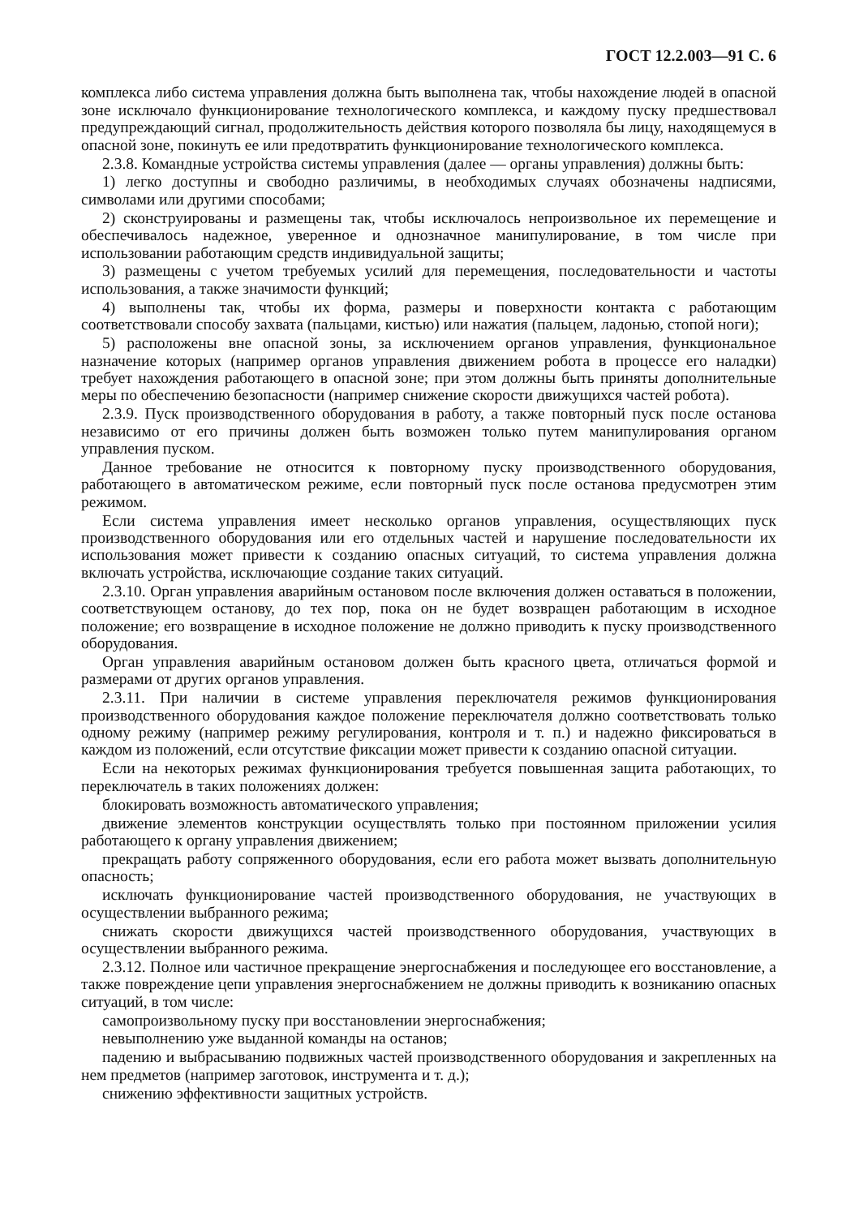ГОСТ 12.2.003—91 С. 6
комплекса либо система управления должна быть выполнена так, чтобы нахождение людей в опасной зоне исключало функционирование технологического комплекса, и каждому пуску предшествовал предупреждающий сигнал, продолжительность действия которого позволяла бы лицу, находящемуся в опасной зоне, покинуть ее или предотвратить функционирование технологического комплекса.
2.3.8. Командные устройства системы управления (далее — органы управления) должны быть:
1) легко доступны и свободно различимы, в необходимых случаях обозначены надписями, символами или другими способами;
2) сконструированы и размещены так, чтобы исключалось непроизвольное их перемещение и обеспечивалось надежное, уверенное и однозначное манипулирование, в том числе при использовании работающим средств индивидуальной защиты;
3) размещены с учетом требуемых усилий для перемещения, последовательности и частоты использования, а также значимости функций;
4) выполнены так, чтобы их форма, размеры и поверхности контакта с работающим соответствовали способу захвата (пальцами, кистью) или нажатия (пальцем, ладонью, стопой ноги);
5) расположены вне опасной зоны, за исключением органов управления, функциональное назначение которых (например органов управления движением робота в процессе его наладки) требует нахождения работающего в опасной зоне; при этом должны быть приняты дополнительные меры по обеспечению безопасности (например снижение скорости движущихся частей робота).
2.3.9. Пуск производственного оборудования в работу, а также повторный пуск после останова независимо от его причины должен быть возможен только путем манипулирования органом управления пуском.
Данное требование не относится к повторному пуску производственного оборудования, работающего в автоматическом режиме, если повторный пуск после останова предусмотрен этим режимом.
Если система управления имеет несколько органов управления, осуществляющих пуск производственного оборудования или его отдельных частей и нарушение последовательности их использования может привести к созданию опасных ситуаций, то система управления должна включать устройства, исключающие создание таких ситуаций.
2.3.10. Орган управления аварийным остановом после включения должен оставаться в положении, соответствующем останову, до тех пор, пока он не будет возвращен работающим в исходное положение; его возвращение в исходное положение не должно приводить к пуску производственного оборудования.
Орган управления аварийным остановом должен быть красного цвета, отличаться формой и размерами от других органов управления.
2.3.11. При наличии в системе управления переключателя режимов функционирования производственного оборудования каждое положение переключателя должно соответствовать только одному режиму (например режиму регулирования, контроля и т. п.) и надежно фиксироваться в каждом из положений, если отсутствие фиксации может привести к созданию опасной ситуации.
Если на некоторых режимах функционирования требуется повышенная защита работающих, то переключатель в таких положениях должен:
блокировать возможность автоматического управления;
движение элементов конструкции осуществлять только при постоянном приложении усилия работающего к органу управления движением;
прекращать работу сопряженного оборудования, если его работа может вызвать дополнительную опасность;
исключать функционирование частей производственного оборудования, не участвующих в осуществлении выбранного режима;
снижать скорости движущихся частей производственного оборудования, участвующих в осуществлении выбранного режима.
2.3.12. Полное или частичное прекращение энергоснабжения и последующее его восстановление, а также повреждение цепи управления энергоснабжением не должны приводить к возниканию опасных ситуаций, в том числе:
самопроизвольному пуску при восстановлении энергоснабжения;
невыполнению уже выданной команды на останов;
падению и выбрасыванию подвижных частей производственного оборудования и закрепленных на нем предметов (например заготовок, инструмента и т. д.);
снижению эффективности защитных устройств.